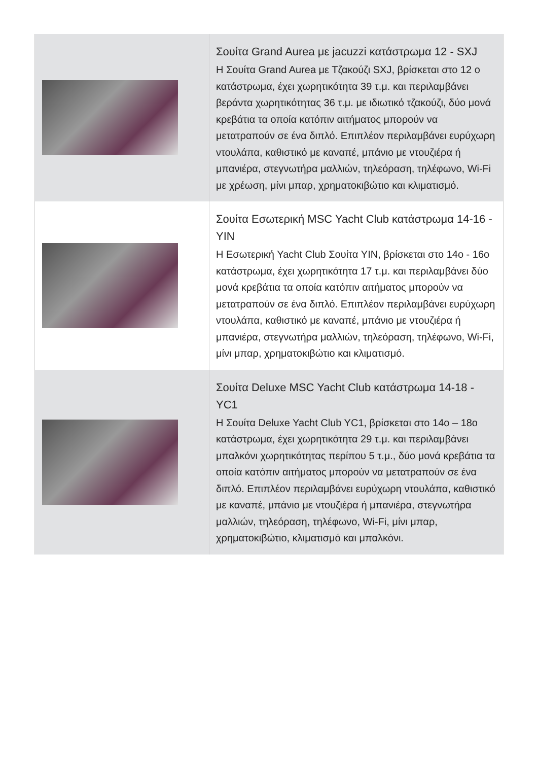| | Σουίτα Grand Aurea με jacuzzi κατάστρωμα 12 - SXJ Η Σουίτα Grand Aurea με Τζακούζι SXJ, βρίσκεται στο 12 ο κατάστρωμα, έχει χωρητικότητα 39 τ.μ. και περιλαμβάνει βεράντα χωρητικότητας 36 τ.μ. με ιδιωτικό τζακούζι, δύο μονά κρεβάτια τα οποία κατόπιν αιτήματος μπορούν να μετατραπούν σε ένα διπλό. Επιπλέον περιλαμβάνει ευρύχωρη ντουλάπα, καθιστικό με καναπέ, μπάνιο με ντουζιέρα ή μπανιέρα, στεγνωτήρα μαλλιών, τηλεόραση, τηλέφωνο, Wi-Fi με χρέωση, μίνι μπαρ, χρηματοκιβώτιο και κλιματισμό. |
| | Σουίτα Εσωτερική MSC Yacht Club κατάστρωμα 14-16 - YIN Η Εσωτερική Yacht Club Σουίτα YIN, βρίσκεται στο 14ο - 16ο κατάστρωμα, έχει χωρητικότητα 17 τ.μ. και περιλαμβάνει δύο μονά κρεβάτια τα οποία κατόπιν αιτήματος μπορούν να μετατραπούν σε ένα διπλό. Επιπλέον περιλαμβάνει ευρύχωρη ντουλάπα, καθιστικό με καναπέ, μπάνιο με ντουζιέρα ή μπανιέρα, στεγνωτήρα μαλλιών, τηλεόραση, τηλέφωνο, Wi-Fi, μίνι μπαρ, χρηματοκιβώτιο και κλιματισμό. |
| | Σουίτα Deluxe MSC Yacht Club κατάστρωμα 14-18 - YC1 Η Σουίτα Deluxe Yacht Club YC1, βρίσκεται στο 14ο – 18ο κατάστρωμα, έχει χωρητικότητα 29 τ.μ. και περιλαμβάνει μπαλκόνι χωρητικότητας περίπου 5 τ.μ., δύο μονά κρεβάτια τα οποία κατόπιν αιτήματος μπορούν να μετατραπούν σε ένα διπλό. Επιπλέον περιλαμβάνει ευρύχωρη ντουλάπα, καθιστικό με καναπέ, μπάνιο με ντουζιέρα ή μπανιέρα, στεγνωτήρα μαλλιών, τηλεόραση, τηλέφωνο, Wi-Fi, μίνι μπαρ, χρηματοκιβώτιο, κλιματισμό και μπαλκόνι. |